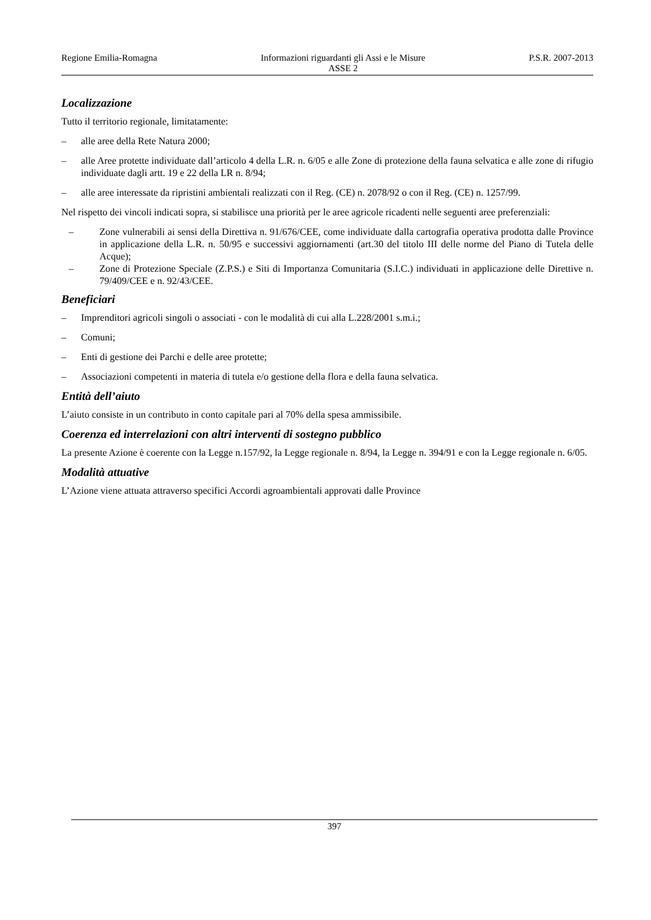Regione Emilia-Romagna Informazioni riguardanti gli Assi e le Misure
ASSE 2 P.S.R. 2007-2013
Localizzazione
Tutto il territorio regionale, limitatamente:
– alle aree della Rete Natura 2000;
– alle Aree protette individuate dall’articolo 4 della L.R. n. 6/05 e alle Zone di protezione della fauna selvatica e alle zone di rifugio individuate dagli artt. 19 e 22 della LR n. 8/94;
– alle aree interessate da ripristini ambientali realizzati con il Reg. (CE) n. 2078/92 o con il Reg. (CE) n. 1257/99.
Nel rispetto dei vincoli indicati sopra, si stabilisce una priorità per le aree agricole ricadenti nelle seguenti aree preferenziali:
– Zone vulnerabili ai sensi della Direttiva n. 91/676/CEE, come individuate dalla cartografia operativa prodotta dalle Province in applicazione della L.R. n. 50/95 e successivi aggiornamenti (art.30 del titolo III delle norme del Piano di Tutela delle Acque);
– Zone di Protezione Speciale (Z.P.S.) e Siti di Importanza Comunitaria (S.I.C.) individuati in applicazione delle Direttive n. 79/409/CEE e n. 92/43/CEE.
Beneficiari
– Imprenditori agricoli singoli o associati - con le modalità di cui alla L.228/2001 s.m.i.;
– Comuni;
– Enti di gestione dei Parchi e delle aree protette;
– Associazioni competenti in materia di tutela e/o gestione della flora e della fauna selvatica.
Entità dell’aiuto
L’aiuto consiste in un contributo in conto capitale pari al 70% della spesa ammissibile.
Coerenza ed interrelazioni con altri interventi di sostegno pubblico
La presente Azione è coerente con la Legge n.157/92, la Legge regionale n. 8/94, la Legge n. 394/91 e con la Legge regionale n. 6/05.
Modalità attuative
L’Azione viene attuata attraverso specifici Accordi agroambientali approvati dalle Province
397